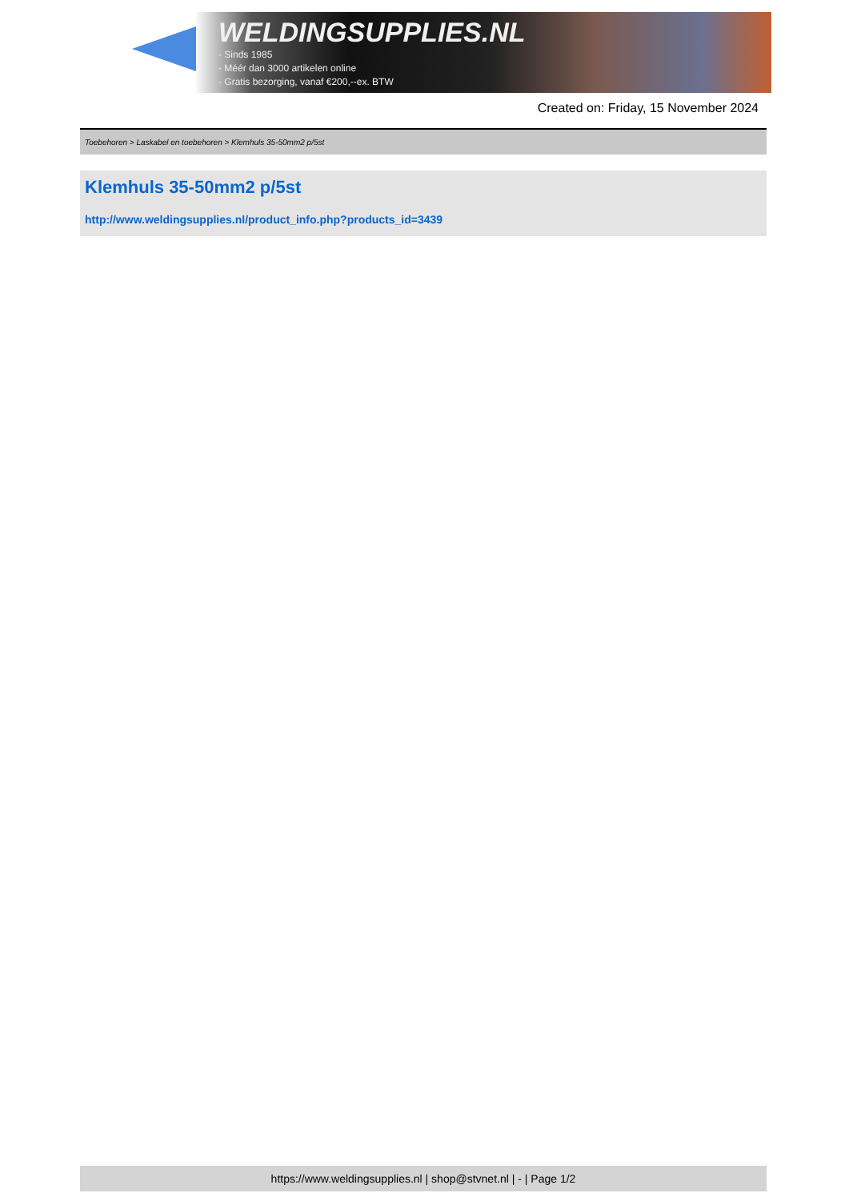WELDINGSUPPLIES.NL
- Sinds 1985
- Méér dan 3000 artikelen online
- Gratis bezorging, vanaf €200,--ex. BTW
Created on: Friday, 15 November 2024
Toebehoren > Laskabel en toebehoren > Klemhuls 35-50mm2 p/5st
Klemhuls 35-50mm2 p/5st
http://www.weldingsupplies.nl/product_info.php?products_id=3439
https://www.weldingsupplies.nl | shop@stvnet.nl | - | Page 1/2